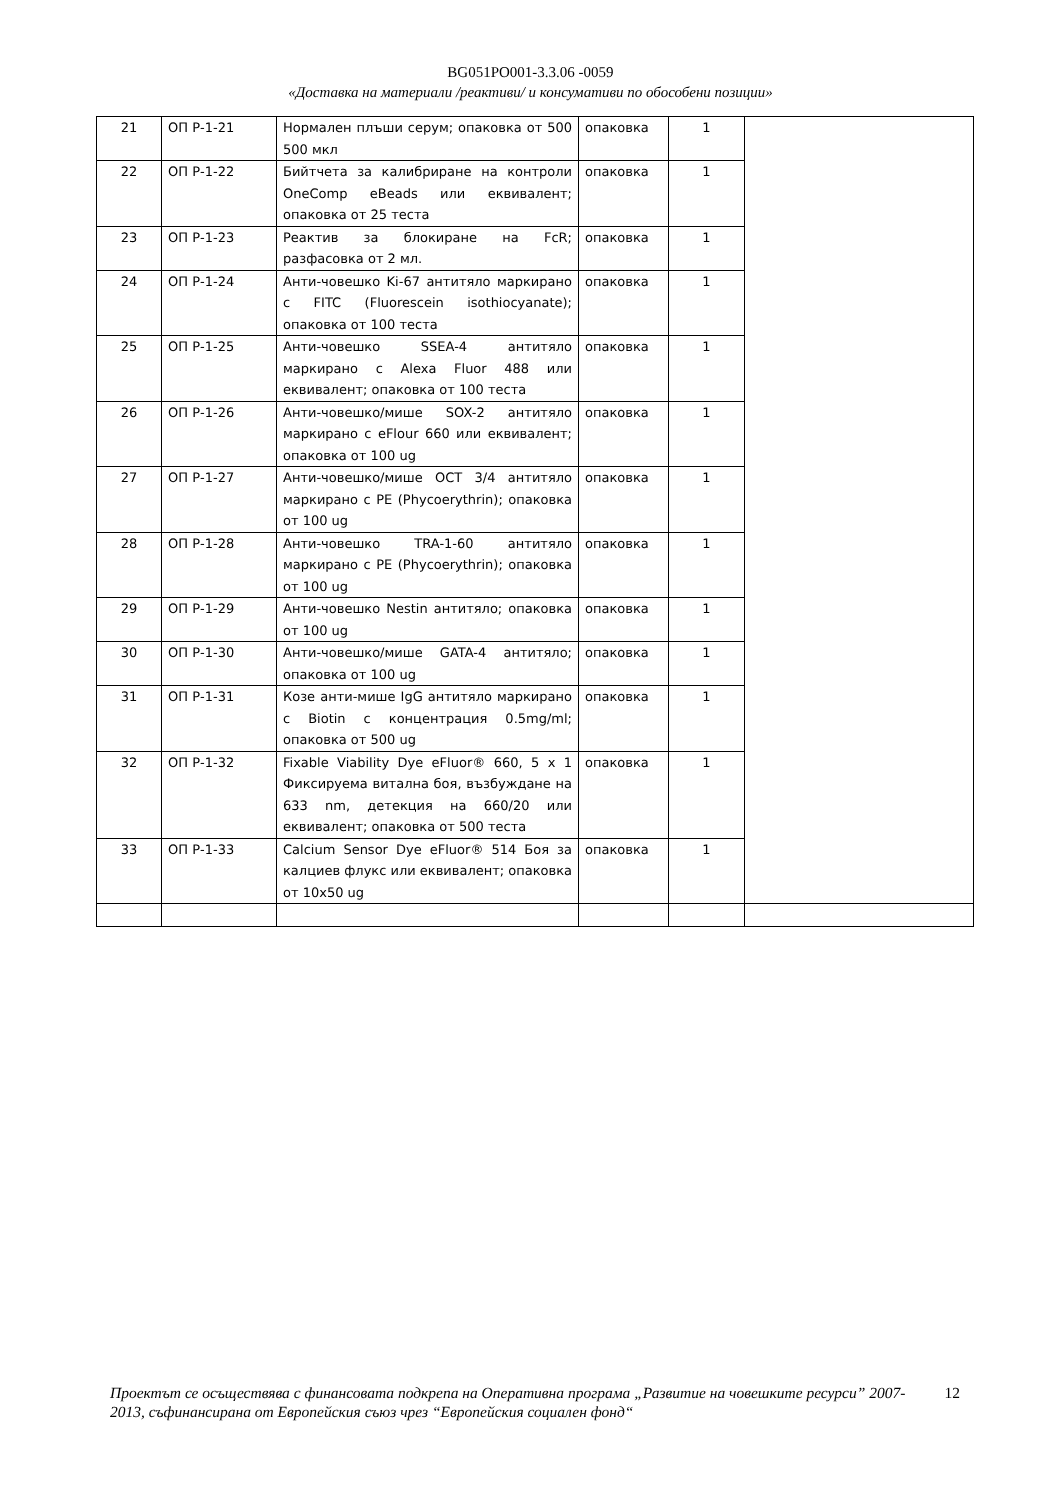BG051PO001-3.3.06 -0059
«Доставка на материали /реактиви/ и консумативи по обособени позиции»
| 21 | ОП Р-1-21 | Нормален плъши серум; опаковка от 500 500 мкл | опаковка | 1 | |
| 22 | ОП Р-1-22 | Бийтчета за калибриране на контроли OneComp eBeads или еквивалент; опаковка от 25 теста | опаковка | 1 | |
| 23 | ОП Р-1-23 | Реактив за блокиране на FcR; разфасовка от 2 мл. | опаковка | 1 | |
| 24 | ОП Р-1-24 | Анти-човешко Ki-67 антитяло маркирано с FITC (Fluorescein isothiocyanate); опаковка от 100 теста | опаковка | 1 | |
| 25 | ОП Р-1-25 | Анти-човешко SSEA-4 антитяло маркирано с Alexa Fluor 488 или еквивалент; опаковка от 100 теста | опаковка | 1 | |
| 26 | ОП Р-1-26 | Анти-човешко/мише SOX-2 антитяло маркирано с eFlour 660 или еквивалент; опаковка от 100 ug | опаковка | 1 | |
| 27 | ОП Р-1-27 | Анти-човешко/мише OCT 3/4 антитяло маркирано с PE (Phycoerythrin); опаковка от 100 ug | опаковка | 1 | |
| 28 | ОП Р-1-28 | Анти-човешко TRA-1-60 антитяло маркирано с PE (Phycoerythrin); опаковка от 100 ug | опаковка | 1 | |
| 29 | ОП Р-1-29 | Анти-човешко Nestin антитяло; опаковка от 100 ug | опаковка | 1 | |
| 30 | ОП Р-1-30 | Анти-човешко/мише GATA-4 антитяло; опаковка от 100 ug | опаковка | 1 | |
| 31 | ОП Р-1-31 | Козе анти-мише IgG антитяло маркирано с Biotin с концентрация 0.5mg/ml; опаковка от 500 ug | опаковка | 1 | |
| 32 | ОП Р-1-32 | Fixable Viability Dye eFluor® 660, 5 x 1 Фиксируема витална боя, възбуждане на 633 nm, детекция на 660/20 или еквивалент; опаковка от 500 теста | опаковка | 1 | |
| 33 | ОП Р-1-33 | Calcium Sensor Dye eFluor® 514 Боя за калциев флукс или еквивалент; опаковка от 10x50 ug | опаковка | 1 | |
Проектът се осъществява с финансовата подкрепа на Оперативна програма „Развитие на човешките ресурси” 2007-2013, съфинансирана от Европейския съюз чрез “Европейския социален фонд“12